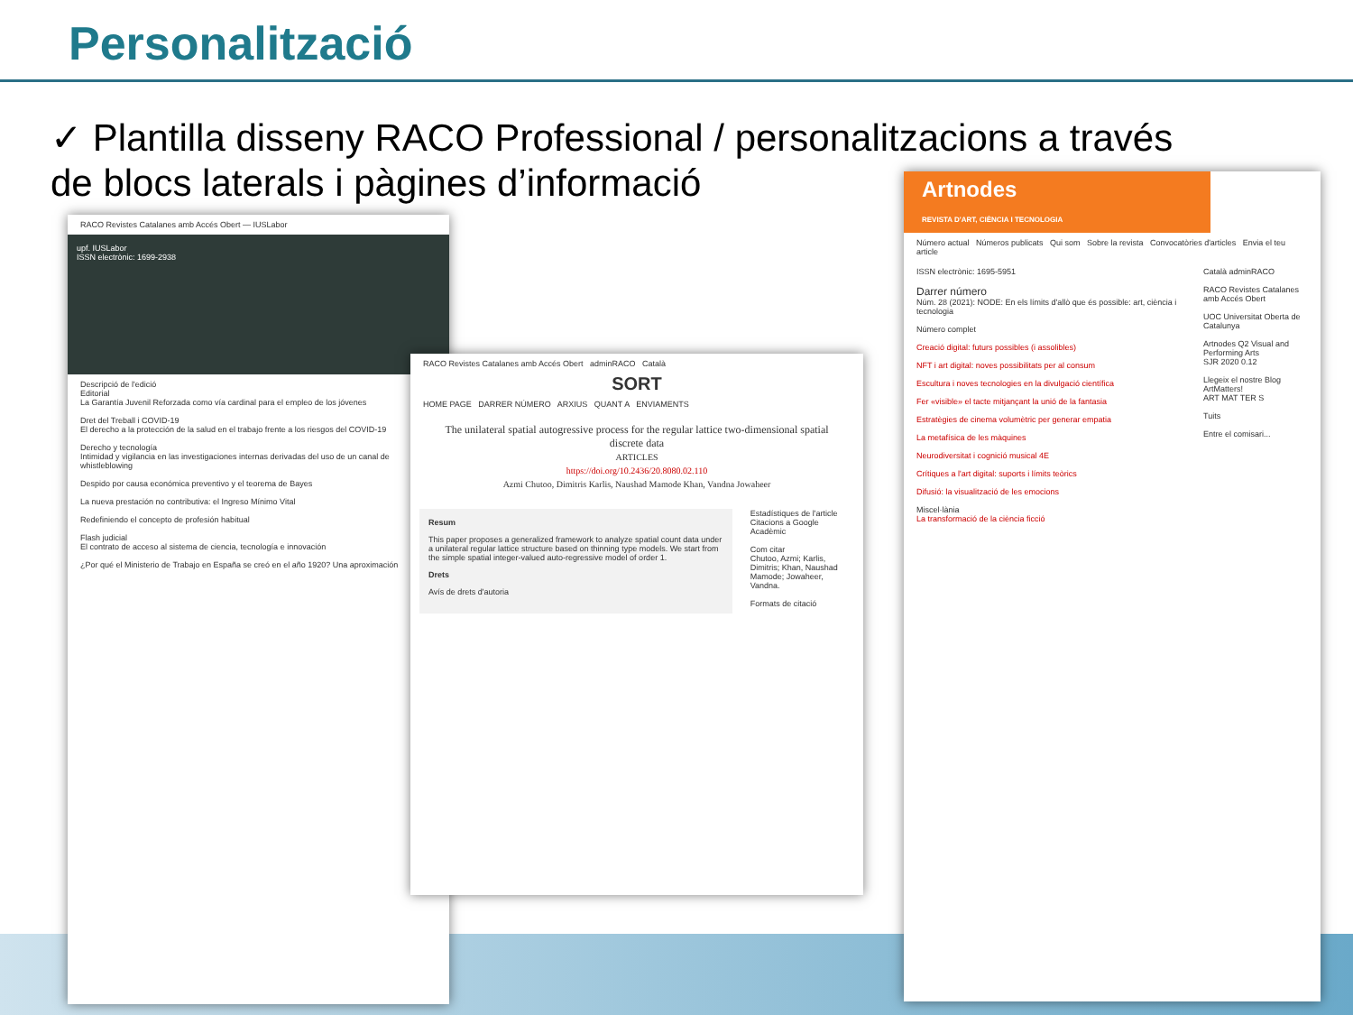Personalització
✓ Plantilla disseny RACO Professional / personalitzacions a través de blocs laterals i pàgines d’informació
RACO Revistes Catalanes amb Accés Obert — IUSLabor
upf. IUSLabor
ISSN electrònic: 1699-2938
Descripció de l'edició
Editorial
La Garantía Juvenil Reforzada como vía cardinal para el empleo de los jóvenes
Dret del Treball i COVID-19
El derecho a la protección de la salud en el trabajo frente a los riesgos del COVID-19
Derecho y tecnología
Intimidad y vigilancia en las investigaciones internas derivadas del uso de un canal de whistleblowing
Despido por causa económica preventivo y el teorema de Bayes
La nueva prestación no contributiva: el Ingreso Mínimo Vital
Redefiniendo el concepto de profesión habitual
Flash judicial
El contrato de acceso al sistema de ciencia, tecnología e innovación
¿Por qué el Ministerio de Trabajo en España se creó en el año 1920? Una aproximación
RACO Revistes Catalanes amb Accés Obert adminRACO Català
SORT
HOME PAGE DARRER NÚMERO ARXIUS QUANT A ENVIAMENTS
The unilateral spatial autogressive process for the regular lattice two-dimensional spatial discrete data
ARTICLES
https://doi.org/10.2436/20.8080.02.110
Azmi Chutoo, Dimitris Karlis, Naushad Mamode Khan, Vandna Jowaheer
Resum
This paper proposes a generalized framework to analyze spatial count data under a unilateral regular lattice structure based on thinning type models. We start from the simple spatial integer-valued auto-regressive model of order 1.
Drets
Avís de drets d'autoria
Estadístiques de l'article
Citacions a Google Acadèmic
Com citar
Chutoo, Azmi; Karlis, Dimitris; Khan, Naushad Mamode; Jowaheer, Vandna.
Formats de citació
Artnodes
REVISTA D'ART, CIÈNCIA I TECNOLOGIA
Número actual Números publicats Qui som Sobre la revista Convocatòries d'articles Envia el teu article
ISSN electrònic: 1695-5951
Darrer número
Núm. 28 (2021): NODE: En els límits d'allò que és possible: art, ciència i tecnologia
Número complet
Creació digital: futurs possibles (i assolibles)
NFT i art digital: noves possibilitats per al consum
Escultura i noves tecnologies en la divulgació científica
Fer «visible» el tacte mitjançant la unió de la fantasia
Estratègies de cinema volumètric per generar empatia
La metafísica de les màquines
Neurodiversitat i cognició musical 4E
Crítiques a l'art digital: suports i límits teòrics
Difusió: la visualització de les emocions
Miscel·lània
La transformació de la ciència ficció
Català adminRACO
RACO Revistes Catalanes amb Accés Obert
UOC Universitat Oberta de Catalunya
Artnodes Q2 Visual and Performing Arts
SJR 2020 0.12
Llegeix el nostre Blog ArtMatters!
ART MAT TER S
Tuits
Entre el comisari...